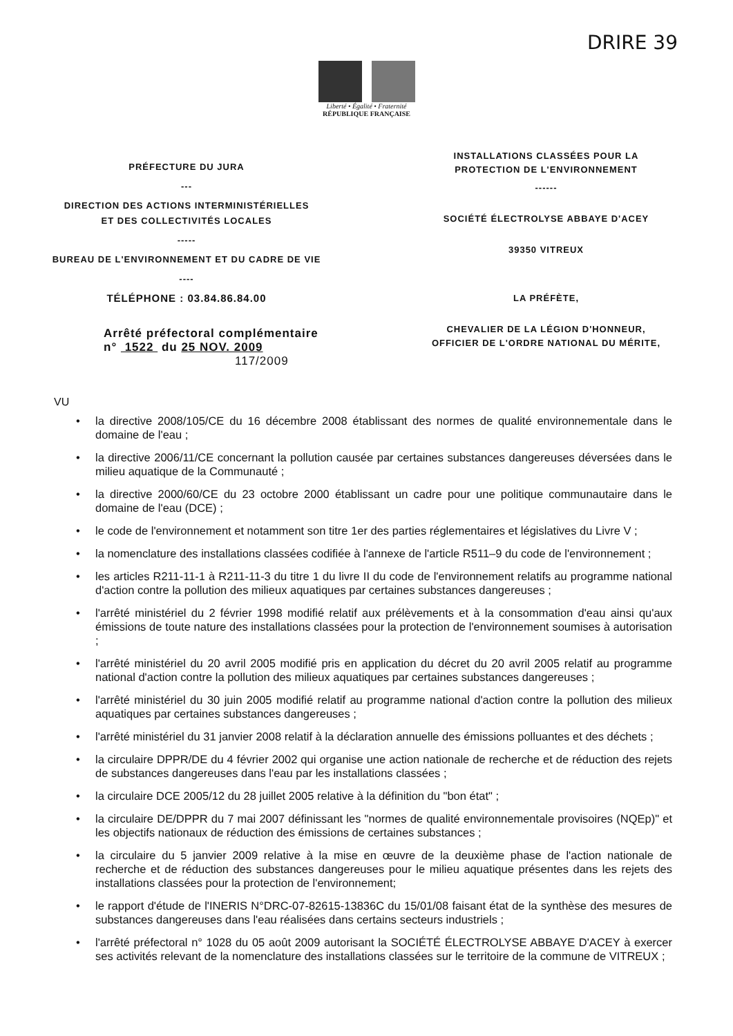DRIRE 39
Liberté • Égalité • Fraternité
RÉPUBLIQUE FRANÇAISE
PRÉFECTURE DU JURA
---
DIRECTION DES ACTIONS INTERMINISTÉRIELLES
ET DES COLLECTIVITÉS LOCALES
-----
BUREAU DE L'ENVIRONNEMENT ET DU CADRE DE VIE
----
TÉLÉPHONE : 03.84.86.84.00
Arrêté préfectoral complémentaire
n° 1522 du 25 NOV. 2009
117/2009
INSTALLATIONS CLASSÉES POUR LA
PROTECTION DE L'ENVIRONNEMENT
------
SOCIÉTÉ ÉLECTROLYSE ABBAYE D'ACEY
39350 VITREUX
LA PRÉFÈTE,
CHEVALIER DE LA LÉGION D'HONNEUR,
OFFICIER DE L'ORDRE NATIONAL DU MÉRITE,
VU
• la directive 2008/105/CE du 16 décembre 2008 établissant des normes de qualité environnementale dans le domaine de l'eau ;
• la directive 2006/11/CE concernant la pollution causée par certaines substances dangereuses déversées dans le milieu aquatique de la Communauté ;
• la directive 2000/60/CE du 23 octobre 2000 établissant un cadre pour une politique communautaire dans le domaine de l'eau (DCE) ;
• le code de l'environnement et notamment son titre 1er des parties réglementaires et législatives du Livre V ;
• la nomenclature des installations classées codifiée à l'annexe de l'article R511–9 du code de l'environnement ;
• les articles R211-11-1 à R211-11-3 du titre 1 du livre II du code de l'environnement relatifs au programme national d'action contre la pollution des milieux aquatiques par certaines substances dangereuses ;
• l'arrêté ministériel du 2 février 1998 modifié relatif aux prélèvements et à la consommation d'eau ainsi qu'aux émissions de toute nature des installations classées pour la protection de l'environnement soumises à autorisation ;
• l'arrêté ministériel du 20 avril 2005 modifié pris en application du décret du 20 avril 2005 relatif au programme national d'action contre la pollution des milieux aquatiques par certaines substances dangereuses ;
• l'arrêté ministériel du 30 juin 2005 modifié relatif au programme national d'action contre la pollution des milieux aquatiques par certaines substances dangereuses ;
• l'arrêté ministériel du 31 janvier 2008 relatif à la déclaration annuelle des émissions polluantes et des déchets ;
• la circulaire DPPR/DE du 4 février 2002 qui organise une action nationale de recherche et de réduction des rejets de substances dangereuses dans l'eau par les installations classées ;
• la circulaire DCE 2005/12 du 28 juillet 2005 relative à la définition du "bon état" ;
• la circulaire DE/DPPR du 7 mai 2007 définissant les "normes de qualité environnementale provisoires (NQEp)" et les objectifs nationaux de réduction des émissions de certaines substances ;
• la circulaire du 5 janvier 2009 relative à la mise en œuvre de la deuxième phase de l'action nationale de recherche et de réduction des substances dangereuses pour le milieu aquatique présentes dans les rejets des installations classées pour la protection de l'environnement;
• le rapport d'étude de l'INERIS N°DRC-07-82615-13836C du 15/01/08 faisant état de la synthèse des mesures de substances dangereuses dans l'eau réalisées dans certains secteurs industriels ;
• l'arrêté préfectoral n° 1028 du 05 août 2009 autorisant la SOCIÉTÉ ÉLECTROLYSE ABBAYE D'ACEY à exercer ses activités relevant de la nomenclature des installations classées sur le territoire de la commune de VITREUX ;